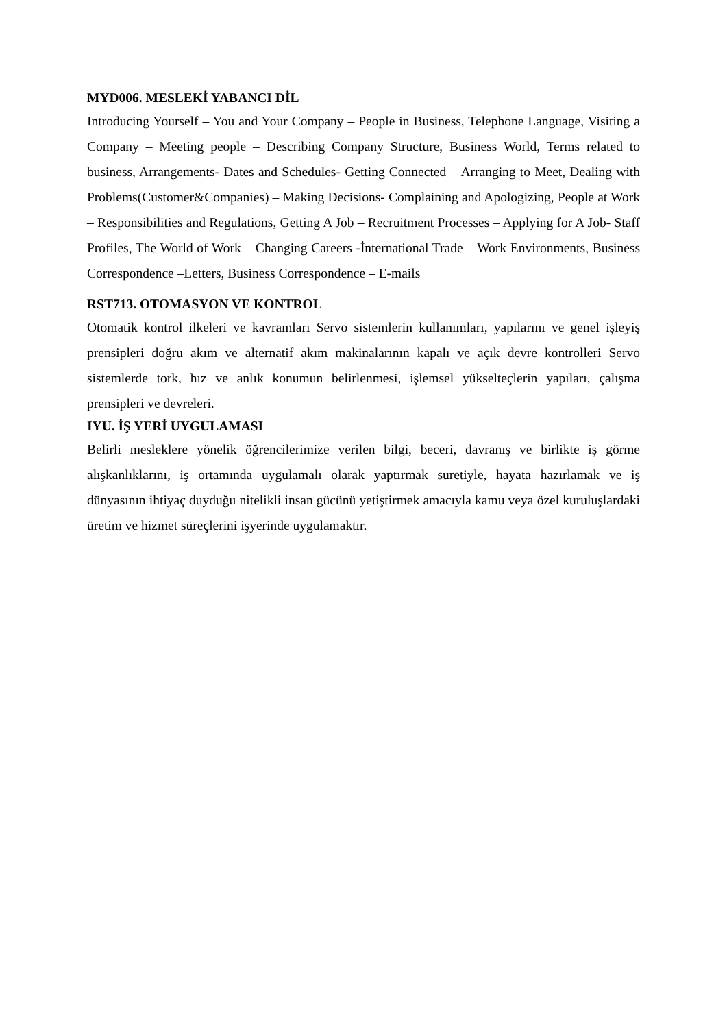MYD006. MESLEKİ YABANCI DİL
Introducing Yourself – You and Your Company – People in Business, Telephone Language, Visiting a Company – Meeting people – Describing Company Structure, Business World, Terms related to business, Arrangements- Dates and Schedules- Getting Connected – Arranging to Meet, Dealing with Problems(Customer&Companies) – Making Decisions- Complaining and Apologizing, People at Work – Responsibilities and Regulations, Getting A Job – Recruitment Processes – Applying for A Job- Staff Profiles, The World of Work – Changing Careers -İnternational Trade – Work Environments, Business Correspondence –Letters, Business Correspondence – E-mails
RST713. OTOMASYON VE KONTROL
Otomatik kontrol ilkeleri ve kavramları Servo sistemlerin kullanımları, yapılarını ve genel işleyiş prensipleri doğru akım ve alternatif akım makinalarının kapalı ve açık devre kontrolleri Servo sistemlerde tork, hız ve anlık konumun belirlenmesi, işlemsel yükselteçlerin yapıları, çalışma prensipleri ve devreleri.
IYU. İŞ YERİ UYGULAMASI
Belirli mesleklere yönelik öğrencilerimize verilen bilgi, beceri, davranış ve birlikte iş görme alışkanlıklarını, iş ortamında uygulamalı olarak yaptırmak suretiyle, hayata hazırlamak ve iş dünyasının ihtiyaç duyduğu nitelikli insan gücünü yetiştirmek amacıyla kamu veya özel kuruluşlardaki üretim ve hizmet süreçlerini işyerinde uygulamaktır.